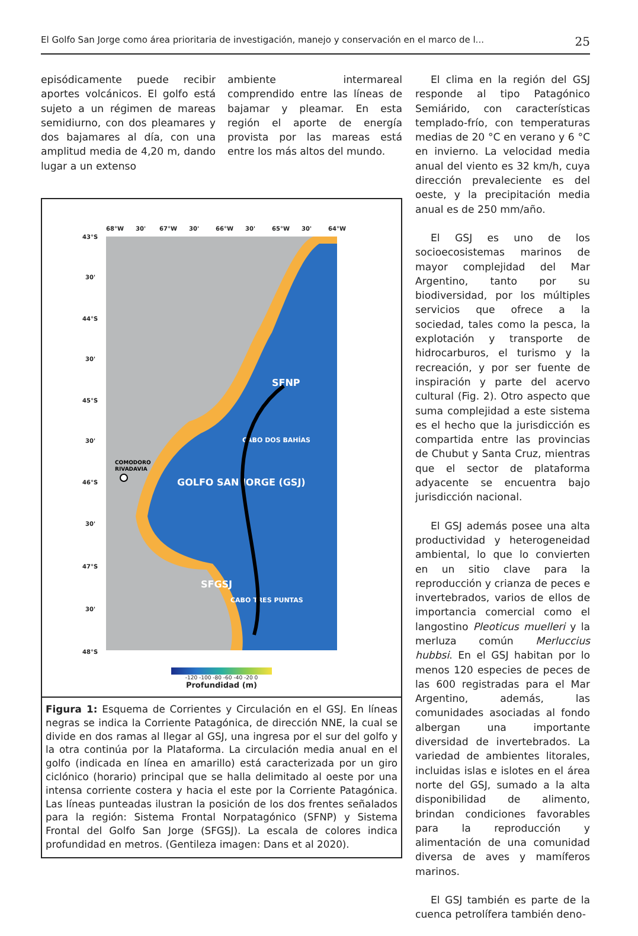El Golfo San Jorge como área prioritaria de investigación, manejo y conservación en el marco de l... 25
episódicamente puede recibir aportes volcánicos. El golfo está sujeto a un régimen de mareas semidiurno, con dos pleamares y dos bajamares al día, con una amplitud media de 4,20 m, dando lugar a un extenso
ambiente intermareal comprendido entre las líneas de bajamar y pleamar. En esta región el aporte de energía provista por las mareas está entre los más altos del mundo.
68°W
30'
67°W
30'
66°W
30'
65°W
30'
64°W
43°S
30'
44°S
30'
45°S
30'
46°S
30'
47°S
30'
48°S
SFNP
CABO DOS BAHÍAS
GOLFO SAN JORGE (GSJ)
SFGSJ
CABO TRES PUNTAS
COMODORO
RIVADAVIA
-120 -100 -80 -60 -40 -20 0
Profundidad (m)
Figura 1: Esquema de Corrientes y Circulación en el GSJ. En líneas negras se indica la Corriente Patagónica, de dirección NNE, la cual se divide en dos ramas al llegar al GSJ, una ingresa por el sur del golfo y la otra continúa por la Plataforma. La circulación media anual en el golfo (indicada en línea en amarillo) está caracterizada por un giro ciclónico (horario) principal que se halla delimitado al oeste por una intensa corriente costera y hacia el este por la Corriente Patagónica. Las líneas punteadas ilustran la posición de los dos frentes señalados para la región: Sistema Frontal Norpatagónico (SFNP) y Sistema Frontal del Golfo San Jorge (SFGSJ). La escala de colores indica profundidad en metros. (Gentileza imagen: Dans et al 2020).
El clima en la región del GSJ responde al tipo Patagónico Semiárido, con características templado-frío, con temperaturas medias de 20 °C en verano y 6 °C en invierno. La velocidad media anual del viento es 32 km/h, cuya dirección prevaleciente es del oeste, y la precipitación media anual es de 250 mm/año.
El GSJ es uno de los socioecosistemas marinos de mayor complejidad del Mar Argentino, tanto por su biodiversidad, por los múltiples servicios que ofrece a la sociedad, tales como la pesca, la explotación y transporte de hidrocarburos, el turismo y la recreación, y por ser fuente de inspiración y parte del acervo cultural (Fig. 2). Otro aspecto que suma complejidad a este sistema es el hecho que la jurisdicción es compartida entre las provincias de Chubut y Santa Cruz, mientras que el sector de plataforma adyacente se encuentra bajo jurisdicción nacional.
El GSJ además posee una alta productividad y heterogeneidad ambiental, lo que lo convierten en un sitio clave para la reproducción y crianza de peces e invertebrados, varios de ellos de importancia comercial como el langostino Pleoticus muelleri y la merluza común Merluccius hubbsi. En el GSJ habitan por lo menos 120 especies de peces de las 600 registradas para el Mar Argentino, además, las comunidades asociadas al fondo albergan una importante diversidad de invertebrados. La variedad de ambientes litorales, incluidas islas e islotes en el área norte del GSJ, sumado a la alta disponibilidad de alimento, brindan condiciones favorables para la reproducción y alimentación de una comunidad diversa de aves y mamíferos marinos.
El GSJ también es parte de la cuenca petrolífera también deno-